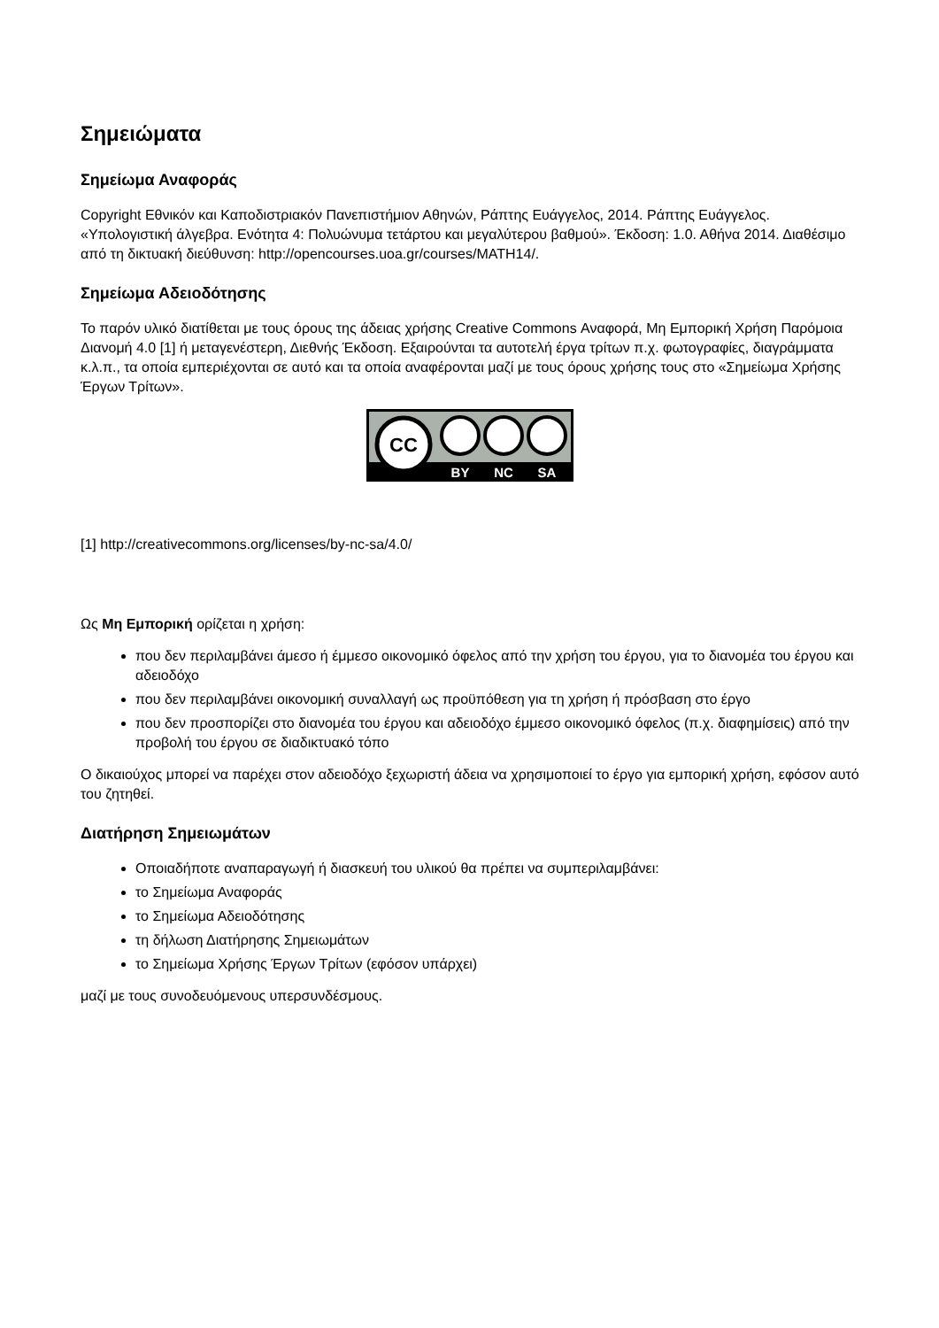Σημειώματα
Σημείωμα Αναφοράς
Copyright Εθνικόν και Καποδιστριακόν Πανεπιστήμιον Αθηνών, Ράπτης Ευάγγελος, 2014. Ράπτης Ευάγγελος. «Υπολογιστική άλγεβρα. Ενότητα 4: Πολυώνυμα τετάρτου και μεγαλύτερου βαθμού». Έκδοση: 1.0. Αθήνα 2014. Διαθέσιμο από τη δικτυακή διεύθυνση: http://opencourses.uoa.gr/courses/MATH14/.
Σημείωμα Αδειοδότησης
Το παρόν υλικό διατίθεται με τους όρους της άδειας χρήσης Creative Commons Αναφορά, Μη Εμπορική Χρήση Παρόμοια Διανομή 4.0 [1] ή μεταγενέστερη, Διεθνής Έκδοση. Εξαιρούνται τα αυτοτελή έργα τρίτων π.χ. φωτογραφίες, διαγράμματα κ.λ.π., τα οποία εμπεριέχονται σε αυτό και τα οποία αναφέρονται μαζί με τους όρους χρήσης τους στο «Σημείωμα Χρήσης Έργων Τρίτων».
CC
BY
NC
SA
[1] http://creativecommons.org/licenses/by-nc-sa/4.0/
Ως Μη Εμπορική ορίζεται η χρήση:
που δεν περιλαμβάνει άμεσο ή έμμεσο οικονομικό όφελος από την χρήση του έργου, για το διανομέα του έργου και αδειοδόχο
που δεν περιλαμβάνει οικονομική συναλλαγή ως προϋπόθεση για τη χρήση ή πρόσβαση στο έργο
που δεν προσπορίζει στο διανομέα του έργου και αδειοδόχο έμμεσο οικονομικό όφελος (π.χ. διαφημίσεις) από την προβολή του έργου σε διαδικτυακό τόπο
Ο δικαιούχος μπορεί να παρέχει στον αδειοδόχο ξεχωριστή άδεια να χρησιμοποιεί το έργο για εμπορική χρήση, εφόσον αυτό του ζητηθεί.
Διατήρηση Σημειωμάτων
Οποιαδήποτε αναπαραγωγή ή διασκευή του υλικού θα πρέπει να συμπεριλαμβάνει:
το Σημείωμα Αναφοράς
το Σημείωμα Αδειοδότησης
τη δήλωση Διατήρησης Σημειωμάτων
το Σημείωμα Χρήσης Έργων Τρίτων (εφόσον υπάρχει)
μαζί με τους συνοδευόμενους υπερσυνδέσμους.